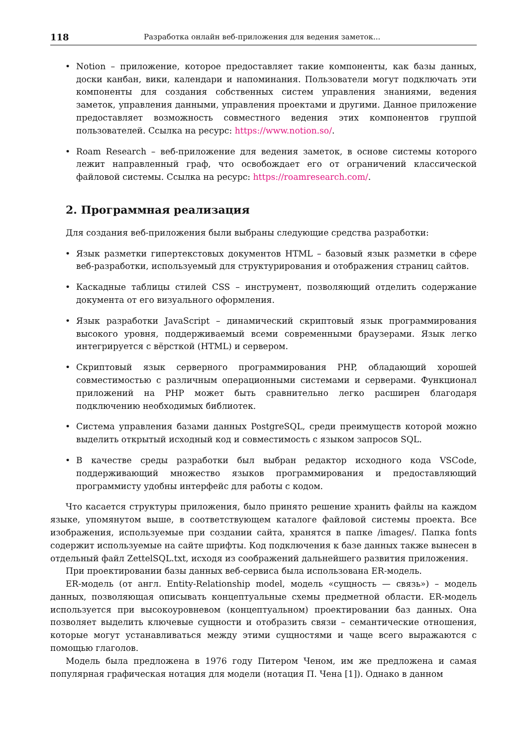118 Разработка онлайн веб-приложения для ведения заметок...
• Notion – приложение, которое предоставляет такие компоненты, как базы данных, доски канбан, вики, календари и напоминания. Пользователи могут подключать эти компоненты для создания собственных систем управления знаниями, ведения заметок, управления данными, управления проектами и другими. Данное приложение предоставляет возможность совместного ведения этих компонентов группой пользователей. Ссылка на ресурс: https://www.notion.so/.
• Roam Research – веб-приложение для ведения заметок, в основе системы которого лежит направленный граф, что освобождает его от ограничений классической файловой системы. Ссылка на ресурс: https://roamresearch.com/.
2. Программная реализация
Для создания веб-приложения были выбраны следующие средства разработки:
• Язык разметки гипертекстовых документов HTML – базовый язык разметки в сфере веб-разработки, используемый для структурирования и отображения страниц сайтов.
• Каскадные таблицы стилей CSS – инструмент, позволяющий отделить содержание документа от его визуального оформления.
• Язык разработки JavaScript – динамический скриптовый язык программирования высокого уровня, поддерживаемый всеми современными браузерами. Язык легко интегрируется с вёрсткой (HTML) и сервером.
• Скриптовый язык серверного программирования PHP, обладающий хорошей совместимостью с различным операционными системами и серверами. Функционал приложений на PHP может быть сравнительно легко расширен благодаря подключению необходимых библиотек.
• Система управления базами данных PostgreSQL, среди преимуществ которой можно выделить открытый исходный код и совместимость с языком запросов SQL.
• В качестве среды разработки был выбран редактор исходного кода VSCode, поддерживающий множество языков программирования и предоставляющий программисту удобны интерфейс для работы с кодом.
Что касается структуры приложения, было принято решение хранить файлы на каждом языке, упомянутом выше, в соответствующем каталоге файловой системы проекта. Все изображения, используемые при создании сайта, хранятся в папке /images/. Папка fonts содержит используемые на сайте шрифты. Код подключения к базе данных также вынесен в отдельный файл ZettelSQL.txt, исходя из соображений дальнейшего развития приложения.
При проектировании базы данных веб-сервиса была использована ER-модель.
ER-модель (от англ. Entity-Relationship model, модель «сущность — связь») – модель данных, позволяющая описывать концептуальные схемы предметной области. ER-модель используется при высокоуровневом (концептуальном) проектировании баз данных. Она позволяет выделить ключевые сущности и отобразить связи – семантические отношения, которые могут устанавливаться между этими сущностями и чаще всего выражаются с помощью глаголов.
Модель была предложена в 1976 году Питером Ченом, им же предложена и самая популярная графическая нотация для модели (нотация П. Чена [1]). Однако в данном